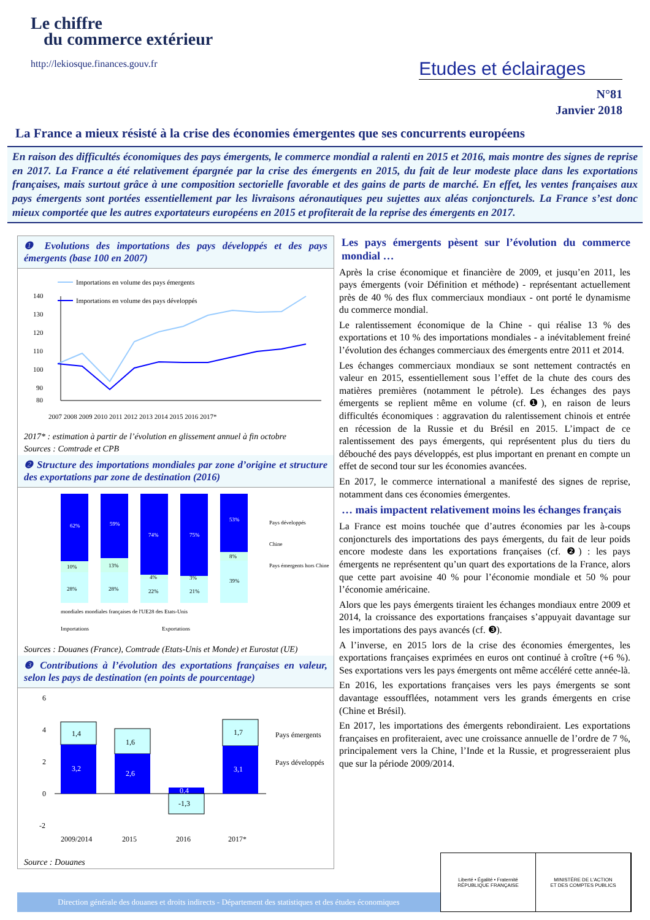Le chiffre
du commerce extérieur
http://lekiosque.finances.gouv.fr
Etudes et éclairages
N°81
Janvier 2018
La France a mieux résisté à la crise des économies émergentes que ses concurrents européens
En raison des difficultés économiques des pays émergents, le commerce mondial a ralenti en 2015 et 2016, mais montre des signes de reprise en 2017. La France a été relativement épargnée par la crise des émergents en 2015, du fait de leur modeste place dans les exportations françaises, mais surtout grâce à une composition sectorielle favorable et des gains de parts de marché. En effet, les ventes françaises aux pays émergents sont portées essentiellement par les livraisons aéronautiques peu sujettes aux aléas conjoncturels. La France s’est donc mieux comportée que les autres exportateurs européens en 2015 et profiterait de la reprise des émergents en 2017.
❶ Evolutions des importations des pays développés et des pays émergents (base 100 en 2007)
140
130
120
110
100
90
80
Importations en volume des pays émergents
Importations en volume des pays développés
2007 2008 2009 2010 2011 2012 2013 2014 2015 2016 2017*
2017* : estimation à partir de l’évolution en glissement annuel à fin octobre
Sources : Comtrade et CPB
❷ Structure des importations mondiales par zone d’origine et structure des exportations par zone de destination (2016)
62%
10%
28%
59%
13%
28%
74%
4%
22%
75%
3%
21%
53%
8%
39%
Pays développés
Chine
Pays émergents hors Chine
mondiales mondiales françaises de l'UE28 des Etats-Unis
Importations
Exportations
Sources : Douanes (France), Comtrade (Etats-Unis et Monde) et Eurostat (UE)
❸ Contributions à l’évolution des exportations françaises en valeur, selon les pays de destination (en points de pourcentage)
6
4
2
0
-2
1,4
3,2
1,6
2,6
0,4
-1,3
1,7
3,1
Pays émergents
Pays développés
2009/2014
2015
2016
2017*
Source : Douanes
Les pays émergents pèsent sur l’évolution du commerce mondial …
Après la crise économique et financière de 2009, et jusqu’en 2011, les pays émergents (voir Définition et méthode) - représentant actuellement près de 40 % des flux commerciaux mondiaux - ont porté le dynamisme du commerce mondial.
Le ralentissement économique de la Chine - qui réalise 13 % des exportations et 10 % des importations mondiales - a inévitablement freiné l’évolution des échanges commerciaux des émergents entre 2011 et 2014.
Les échanges commerciaux mondiaux se sont nettement contractés en valeur en 2015, essentiellement sous l’effet de la chute des cours des matières premières (notamment le pétrole). Les échanges des pays émergents se replient même en volume (cf.❶), en raison de leurs difficultés économiques : aggravation du ralentissement chinois et entrée en récession de la Russie et du Brésil en 2015. L’impact de ce ralentissement des pays émergents, qui représentent plus du tiers du débouché des pays développés, est plus important en prenant en compte un effet de second tour sur les économies avancées.
En 2017, le commerce international a manifesté des signes de reprise, notamment dans ces économies émergentes.
… mais impactent relativement moins les échanges français
La France est moins touchée que d’autres économies par les à-coups conjoncturels des importations des pays émergents, du fait de leur poids encore modeste dans les exportations françaises (cf. ❷) : les pays émergents ne représentent qu’un quart des exportations de la France, alors que cette part avoisine 40 % pour l’économie mondiale et 50 % pour l’économie américaine.
Alors que les pays émergents tiraient les échanges mondiaux entre 2009 et 2014, la croissance des exportations françaises s’appuyait davantage sur les importations des pays avancés (cf. ❸).
A l’inverse, en 2015 lors de la crise des économies émergentes, les exportations françaises exprimées en euros ont continué à croître (+6 %). Ses exportations vers les pays émergents ont même accéléré cette année-là.
En 2016, les exportations françaises vers les pays émergents se sont davantage essoufflées, notamment vers les grands émergents en crise (Chine et Brésil).
En 2017, les importations des émergents rebondiraient. Les exportations françaises en profiteraient, avec une croissance annuelle de l’ordre de 7 %, principalement vers la Chine, l’Inde et la Russie, et progresseraient plus que sur la période 2009/2014.
Direction générale des douanes et droits indirects - Département des statistiques et des études économiques
Liberté • Égalité • Fraternité
RÉPUBLIQUE FRANÇAISE
MINISTÈRE DE L'ACTION
ET DES COMPTES PUBLICS